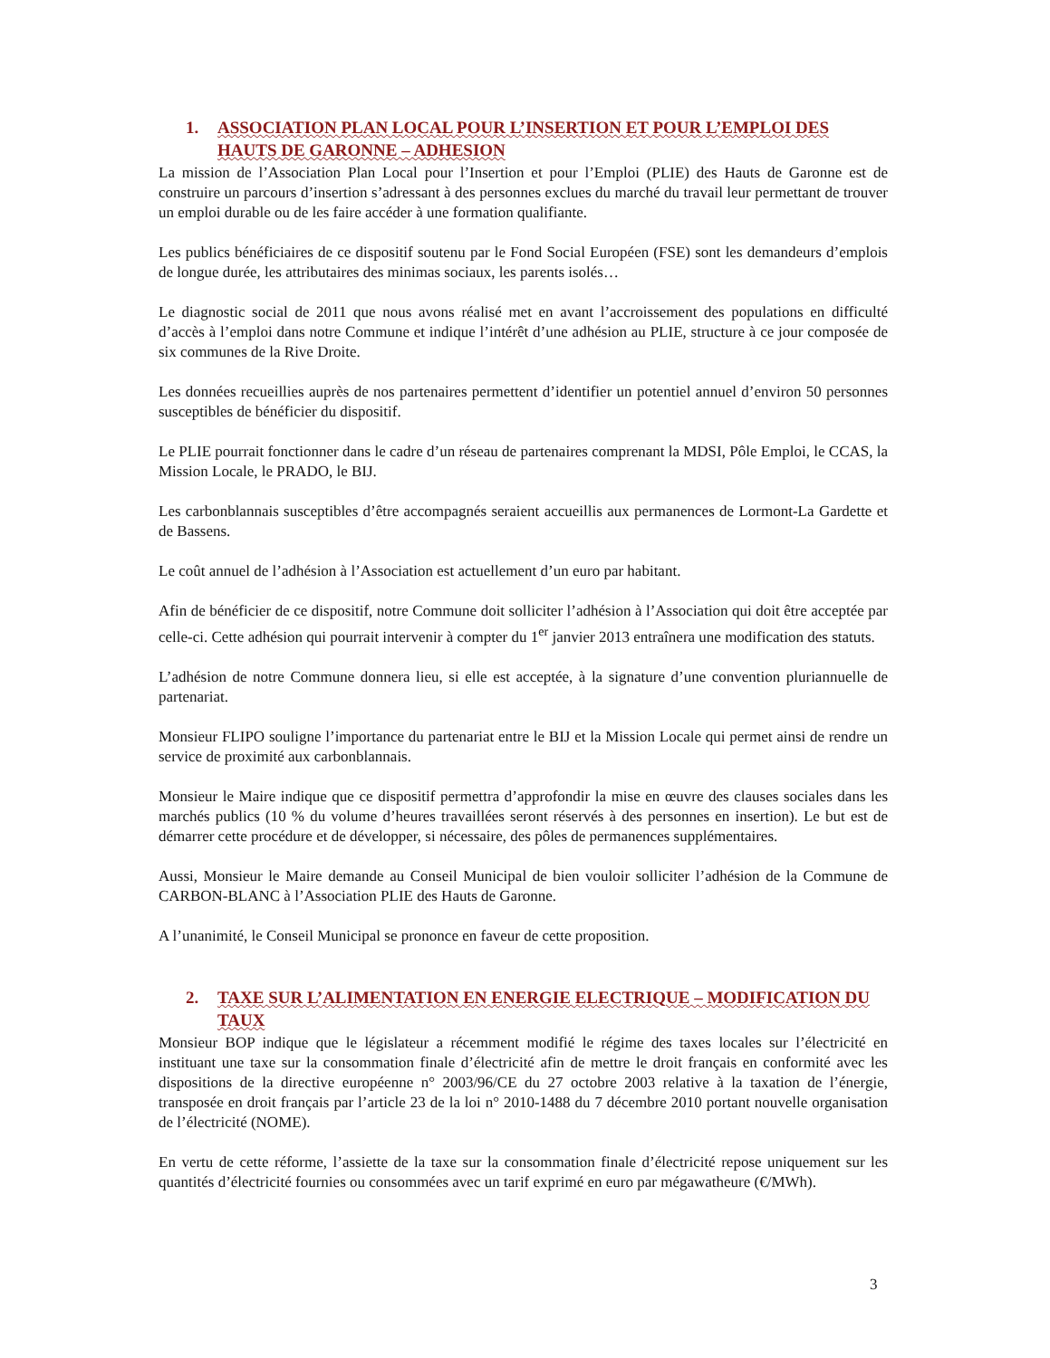1. ASSOCIATION PLAN LOCAL POUR L’INSERTION ET POUR L’EMPLOI DES HAUTS DE GARONNE – ADHESION
La mission de l’Association Plan Local pour l’Insertion et pour l’Emploi (PLIE) des Hauts de Garonne est de construire un parcours d’insertion s’adressant à des personnes exclues du marché du travail leur permettant de trouver un emploi durable ou de les faire accéder à une formation qualifiante.
Les publics bénéficiaires de ce dispositif soutenu par le Fond Social Européen (FSE) sont les demandeurs d’emplois de longue durée, les attributaires des minimas sociaux, les parents isolés…
Le diagnostic social de 2011 que nous avons réalisé met en avant l’accroissement des populations en difficulté d’accès à l’emploi dans notre Commune et indique l’intérêt d’une adhésion au PLIE, structure à ce jour composée de six communes de la Rive Droite.
Les données recueillies auprès de nos partenaires permettent d’identifier un potentiel annuel d’environ 50 personnes susceptibles de bénéficier du dispositif.
Le PLIE pourrait fonctionner dans le cadre d’un réseau de partenaires comprenant la MDSI, Pôle Emploi, le CCAS, la Mission Locale, le PRADO, le BIJ.
Les carbonblannais susceptibles d’être accompagnés seraient accueillis aux permanences de Lormont-La Gardette et de Bassens.
Le coût annuel de l’adhésion à l’Association est actuellement d’un euro par habitant.
Afin de bénéficier de ce dispositif, notre Commune doit solliciter l’adhésion à l’Association qui doit être acceptée par celle-ci. Cette adhésion qui pourrait intervenir à compter du 1<sup>er</sup> janvier 2013 entraînera une modification des statuts.
L’adhésion de notre Commune donnera lieu, si elle est acceptée, à la signature d’une convention pluriannuelle de partenariat.
Monsieur FLIPO souligne l’importance du partenariat entre le BIJ et la Mission Locale qui permet ainsi de rendre un service de proximité aux carbonblannais.
Monsieur le Maire indique que ce dispositif permettra d’approfondir la mise en œuvre des clauses sociales dans les marchés publics (10 % du volume d’heures travaillées seront réservés à des personnes en insertion). Le but est de démarrer cette procédure et de développer, si nécessaire, des pôles de permanences supplémentaires.
Aussi, Monsieur le Maire demande au Conseil Municipal de bien vouloir solliciter l’adhésion de la Commune de CARBON-BLANC à l’Association PLIE des Hauts de Garonne.
A l’unanimité, le Conseil Municipal se prononce en faveur de cette proposition.
2. TAXE SUR L’ALIMENTATION EN ENERGIE ELECTRIQUE – MODIFICATION DU TAUX
Monsieur BOP indique que le législateur a récemment modifié le régime des taxes locales sur l’électricité en instituant une taxe sur la consommation finale d’électricité afin de mettre le droit français en conformité avec les dispositions de la directive européenne n° 2003/96/CE du 27 octobre 2003 relative à la taxation de l’énergie, transposée en droit français par l’article 23 de la loi n° 2010-1488 du 7 décembre 2010 portant nouvelle organisation de l’électricité (NOME).
En vertu de cette réforme, l’assiette de la taxe sur la consommation finale d’électricité repose uniquement sur les quantités d’électricité fournies ou consommées avec un tarif exprimé en euro par mégawatheure (€/MWh).
3